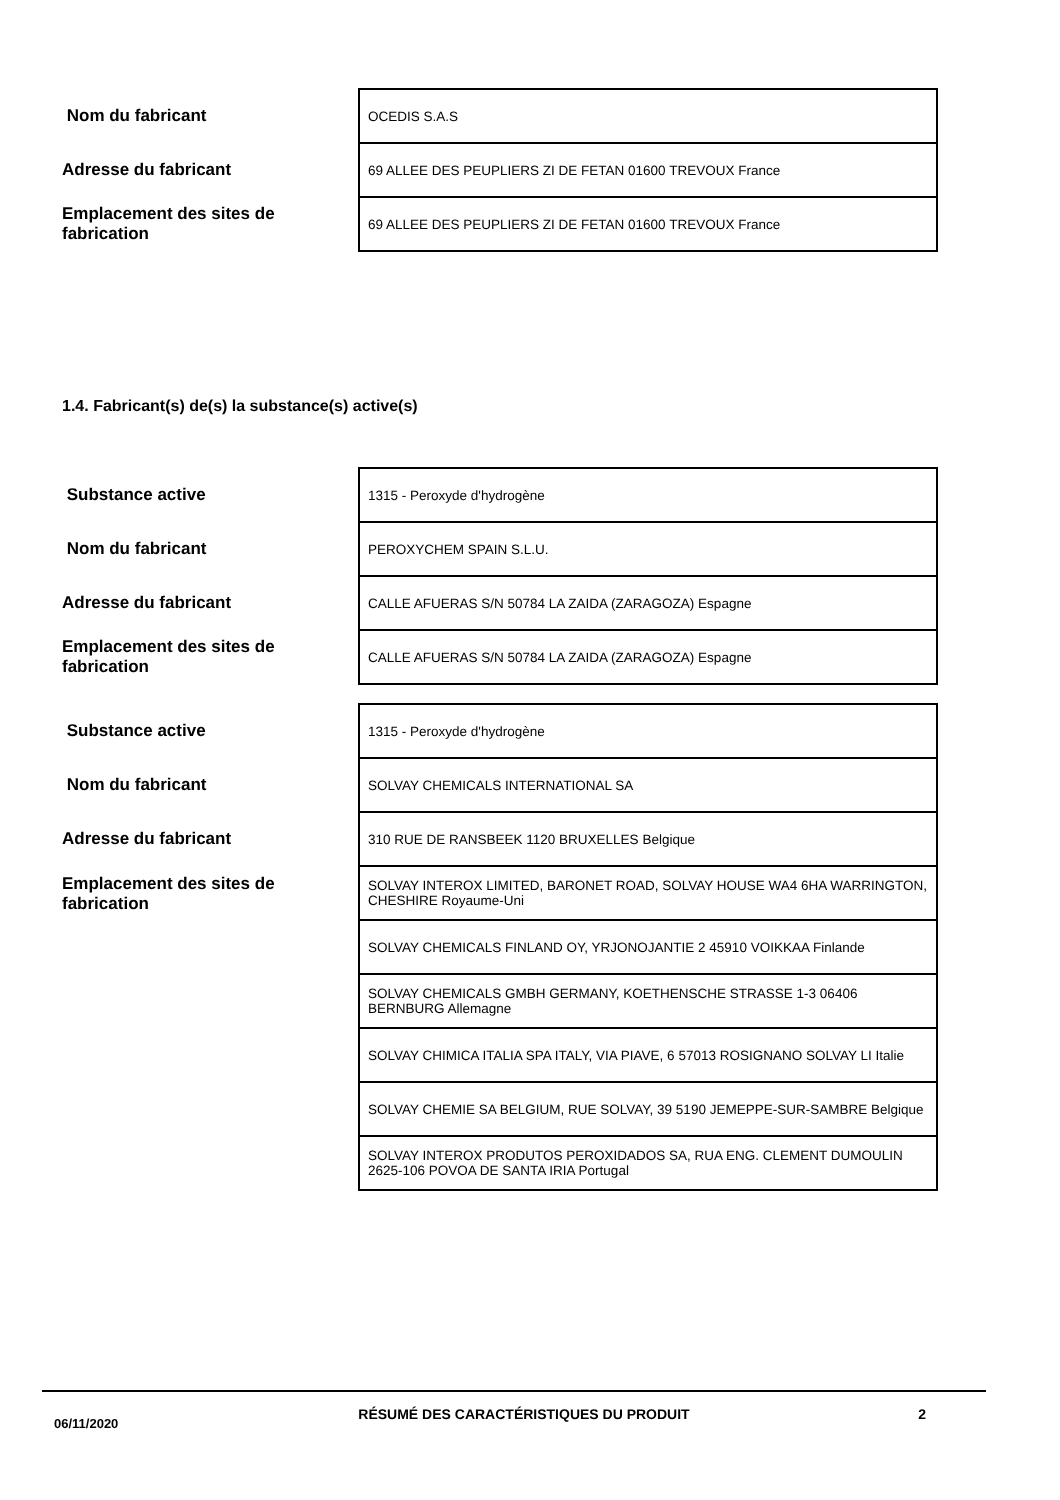| Nom du fabricant | OCEDIS S.A.S |
| Adresse du fabricant | 69 ALLEE DES PEUPLIERS ZI DE FETAN 01600 TREVOUX France |
| Emplacement des sites de fabrication | 69 ALLEE DES PEUPLIERS ZI DE FETAN 01600 TREVOUX France |
1.4. Fabricant(s) de(s) la substance(s) active(s)
| Substance active | 1315 - Peroxyde d'hydrogène |
| Nom du fabricant | PEROXYCHEM SPAIN S.L.U. |
| Adresse du fabricant | CALLE AFUERAS S/N 50784 LA ZAIDA (ZARAGOZA) Espagne |
| Emplacement des sites de fabrication | CALLE AFUERAS S/N 50784 LA ZAIDA (ZARAGOZA) Espagne |
| Substance active | 1315 - Peroxyde d'hydrogène |
| Nom du fabricant | SOLVAY CHEMICALS INTERNATIONAL SA |
| Adresse du fabricant | 310 RUE DE RANSBEEK 1120 BRUXELLES Belgique |
| Emplacement des sites de fabrication | SOLVAY INTEROX LIMITED, BARONET ROAD, SOLVAY HOUSE WA4 6HA WARRINGTON, CHESHIRE Royaume-Uni |
| | SOLVAY CHEMICALS FINLAND OY, YRJONOJANTIE 2 45910 VOIKKAA Finlande |
| | SOLVAY CHEMICALS GMBH GERMANY, KOETHENSCHE STRASSE 1-3 06406 BERNBURG Allemagne |
| | SOLVAY CHIMICA ITALIA SPA ITALY, VIA PIAVE, 6 57013 ROSIGNANO SOLVAY LI Italie |
| | SOLVAY CHEMIE SA BELGIUM, RUE SOLVAY, 39 5190 JEMEPPE-SUR-SAMBRE Belgique |
| | SOLVAY INTEROX PRODUTOS PEROXIDADOS SA, RUA ENG. CLEMENT DUMOULIN 2625-106 POVOA DE SANTA IRIA Portugal |
06/11/2020
RÉSUMÉ DES CARACTÉRISTIQUES DU PRODUIT 2